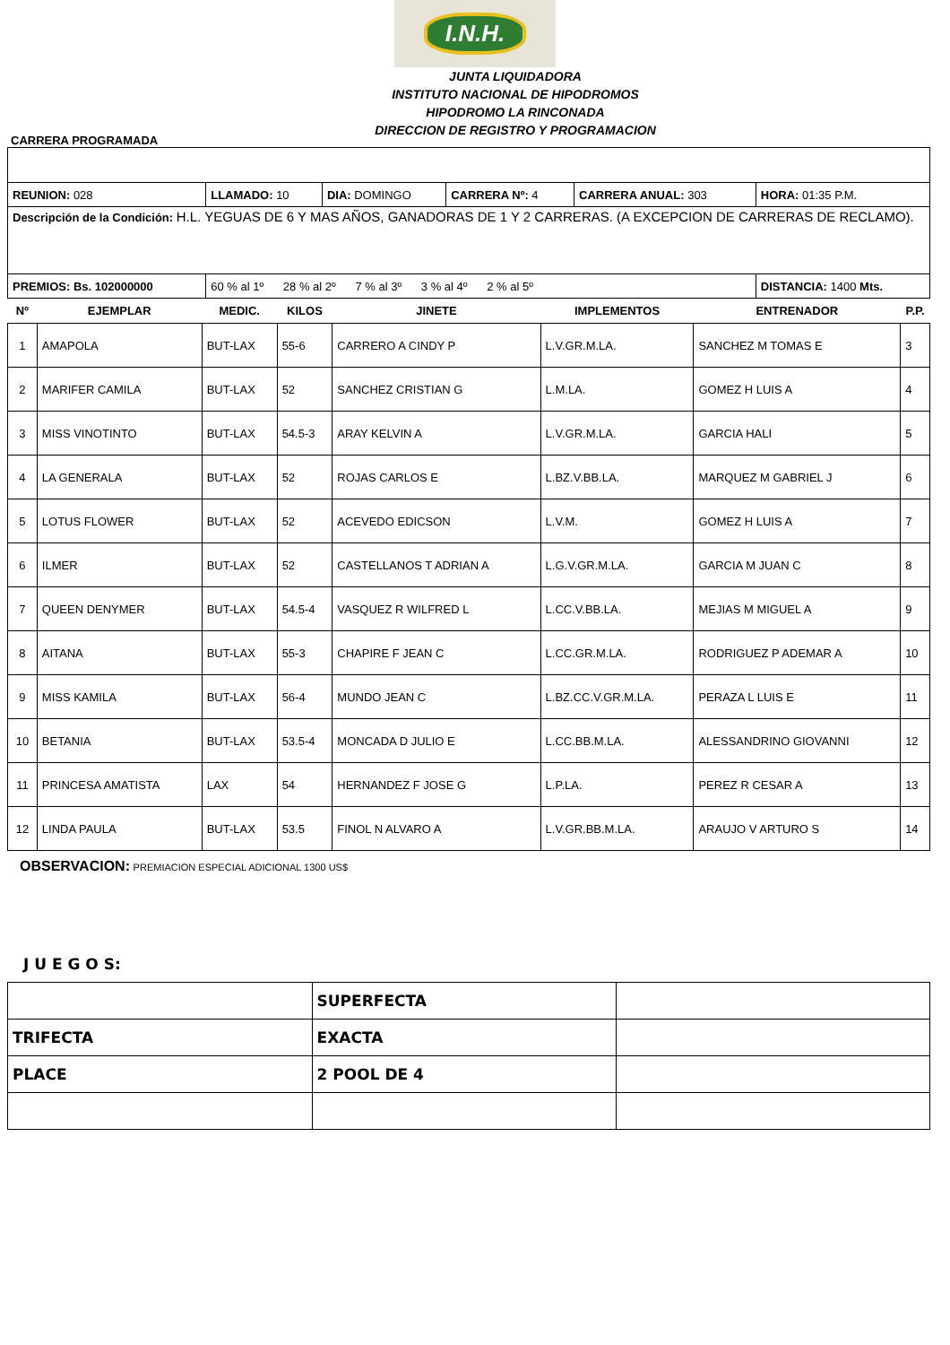I.N.H.
JUNTA LIQUIDADORA
INSTITUTO NACIONAL DE HIPODROMOS
HIPODROMO LA RINCONADA
DIRECCION DE REGISTRO Y PROGRAMACION
CARRERA PROGRAMADA
| REUNION: 028 | LLAMADO: 10 | DIA: DOMINGO | CARRERA Nº: 4 | CARRERA ANUAL: 303 | HORA: 01:35 P.M. |
| Descripción de la Condición: H.L. YEGUAS DE 6 Y MAS AÑOS, GANADORAS DE 1 Y 2 CARRERAS. (A EXCEPCION DE CARRERAS DE RECLAMO). | | | | | |
| PREMIOS: Bs. 102000000 | 60 % al 1º 28 % al 2º 7 % al 3º 3 % al 4º 2 % al 5º | | | | DISTANCIA: 1400 Mts. |
| Nº | EJEMPLAR | MEDIC. | KILOS | JINETE | IMPLEMENTOS | ENTRENADOR | P.P. |
| --- | --- | --- | --- | --- | --- | --- | --- |
| 1 | AMAPOLA | BUT-LAX | 55-6 | CARRERO A CINDY P | L.V.GR.M.LA. | SANCHEZ M TOMAS E | 3 |
| 2 | MARIFER CAMILA | BUT-LAX | 52 | SANCHEZ CRISTIAN G | L.M.LA. | GOMEZ H LUIS A | 4 |
| 3 | MISS VINOTINTO | BUT-LAX | 54.5-3 | ARAY KELVIN A | L.V.GR.M.LA. | GARCIA HALI | 5 |
| 4 | LA GENERALA | BUT-LAX | 52 | ROJAS CARLOS E | L.BZ.V.BB.LA. | MARQUEZ M GABRIEL J | 6 |
| 5 | LOTUS FLOWER | BUT-LAX | 52 | ACEVEDO EDICSON | L.V.M. | GOMEZ H LUIS A | 7 |
| 6 | ILMER | BUT-LAX | 52 | CASTELLANOS T ADRIAN A | L.G.V.GR.M.LA. | GARCIA M JUAN C | 8 |
| 7 | QUEEN DENYMER | BUT-LAX | 54.5-4 | VASQUEZ R WILFRED L | L.CC.V.BB.LA. | MEJIAS M MIGUEL A | 9 |
| 8 | AITANA | BUT-LAX | 55-3 | CHAPIRE F JEAN C | L.CC.GR.M.LA. | RODRIGUEZ P ADEMAR A | 10 |
| 9 | MISS KAMILA | BUT-LAX | 56-4 | MUNDO JEAN C | L.BZ.CC.V.GR.M.LA. | PERAZA L LUIS E | 11 |
| 10 | BETANIA | BUT-LAX | 53.5-4 | MONCADA D JULIO E | L.CC.BB.M.LA. | ALESSANDRINO GIOVANNI | 12 |
| 11 | PRINCESA AMATISTA | LAX | 54 | HERNANDEZ F JOSE G | L.P.LA. | PEREZ R CESAR A | 13 |
| 12 | LINDA PAULA | BUT-LAX | 53.5 | FINOL N ALVARO A | L.V.GR.BB.M.LA. | ARAUJO V ARTURO S | 14 |
OBSERVACION: PREMIACION ESPECIAL ADICIONAL 1300 US$
J U E G O S:
| | SUPERFECTA | |
| TRIFECTA | EXACTA | |
| PLACE | 2 POOL DE 4 | |